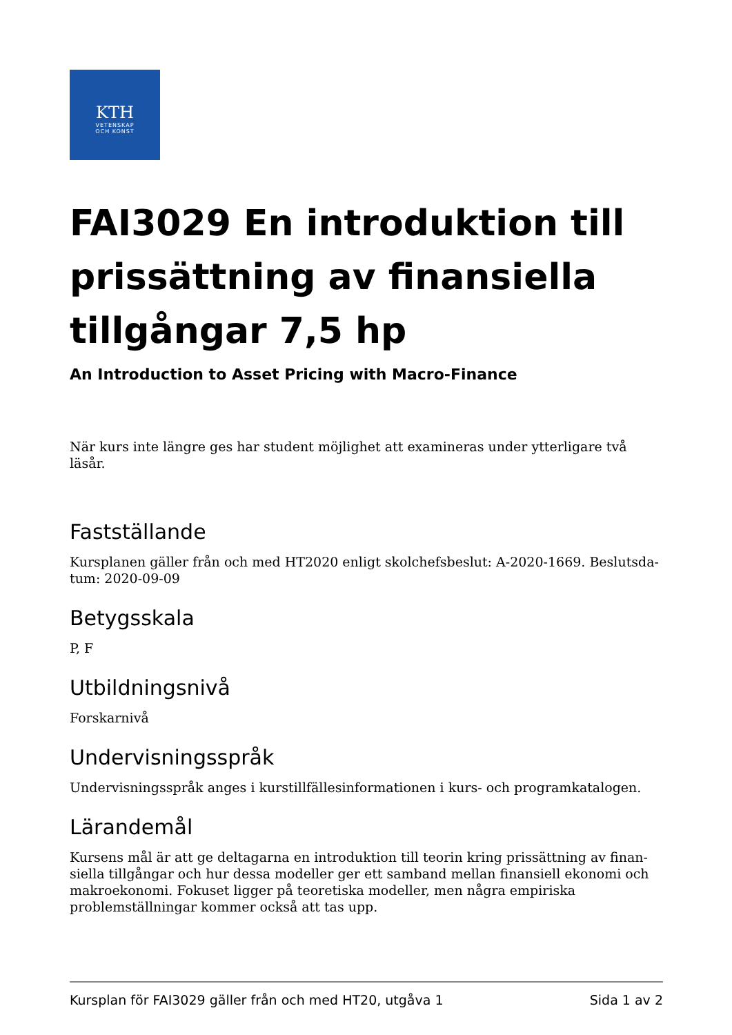KTH
VETENSKAP
OCH KONST
FAI3029 En introduktion till pris­sättning av finansiella tillgån­gar 7,5 hp
An Introduction to Asset Pricing with Macro-Finance
När kurs inte längre ges har student möjlighet att examineras under ytterligare två läsår.
Fastställande
Kursplanen gäller från och med HT2020 enligt skolchefsbeslut: A-2020-1669. Beslutsda­tum: 2020-09-09
Betygsskala
P, F
Utbildningsnivå
Forskarnivå
Undervisningsspråk
Undervisningsspråk anges i kurstillfällesinformationen i kurs- och programkatalogen.
Lärandemål
Kursens mål är att ge deltagarna en introduktion till teorin kring prissättning av finan­siella tillgångar och hur dessa modeller ger ett samband mellan finansiell ekonomi och makroekonomi. Fokuset ligger på teoretiska modeller, men några empiriska problemställ­ningar kommer också att tas upp.
Kursplan för FAI3029 gäller från och med HT20, utgåva 1 Sida 1 av 2